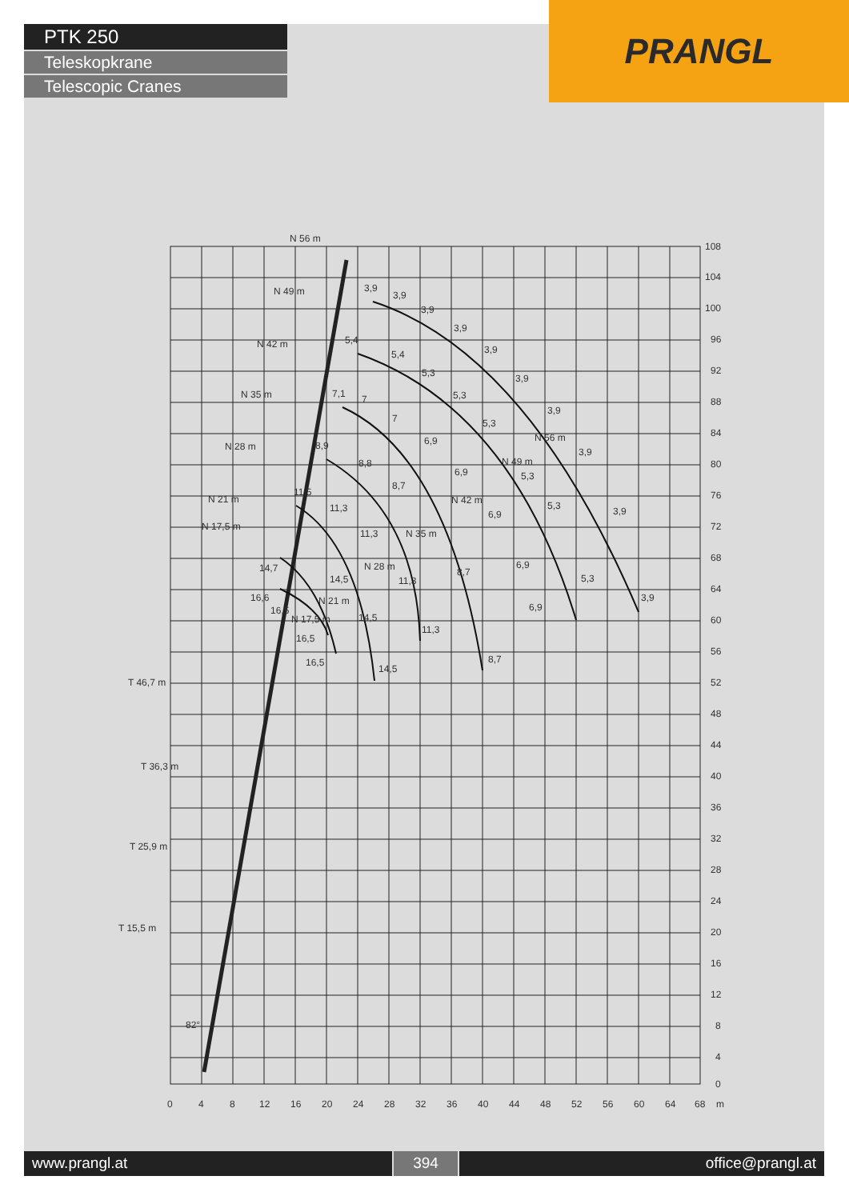PTK 250
Teleskopkrane
Telescopic Cranes
PRANGL
108
104
100
96
92
88
84
80
76
72
68
64
60
56
52
48
44
40
36
32
28
24
20
16
12
8
4
0
0
4
8
12
16
20
24
28
32
36
40
44
48
52
56
60
64
68
m
N 56 m
N 49 m
N 42 m
N 35 m
N 28 m
N 21 m
N 17,5 m
T 46,7 m
T 36,3 m
T 25,9 m
T 15,5 m
82°
N 56 m
N 49 m
N 42 m
N 35 m
N 28 m
N 21 m
N 17,5 m
3,9
3,9
3,9
3,9
3,9
3,9
3,9
3,9
3,9
3,9
5,4
5,4
5,3
5,3
5,3
5,3
5,3
5,3
7,1
7
7
6,9
6,9
6,9
6,9
6,9
8,9
8,8
8,7
8,7
8,7
11,5
11,3
11,3
11,3
11,3
14,7
14,5
14,5
14,5
16,6
16,5
16,5
16,5
www.prangl.at 394 office@prangl.at